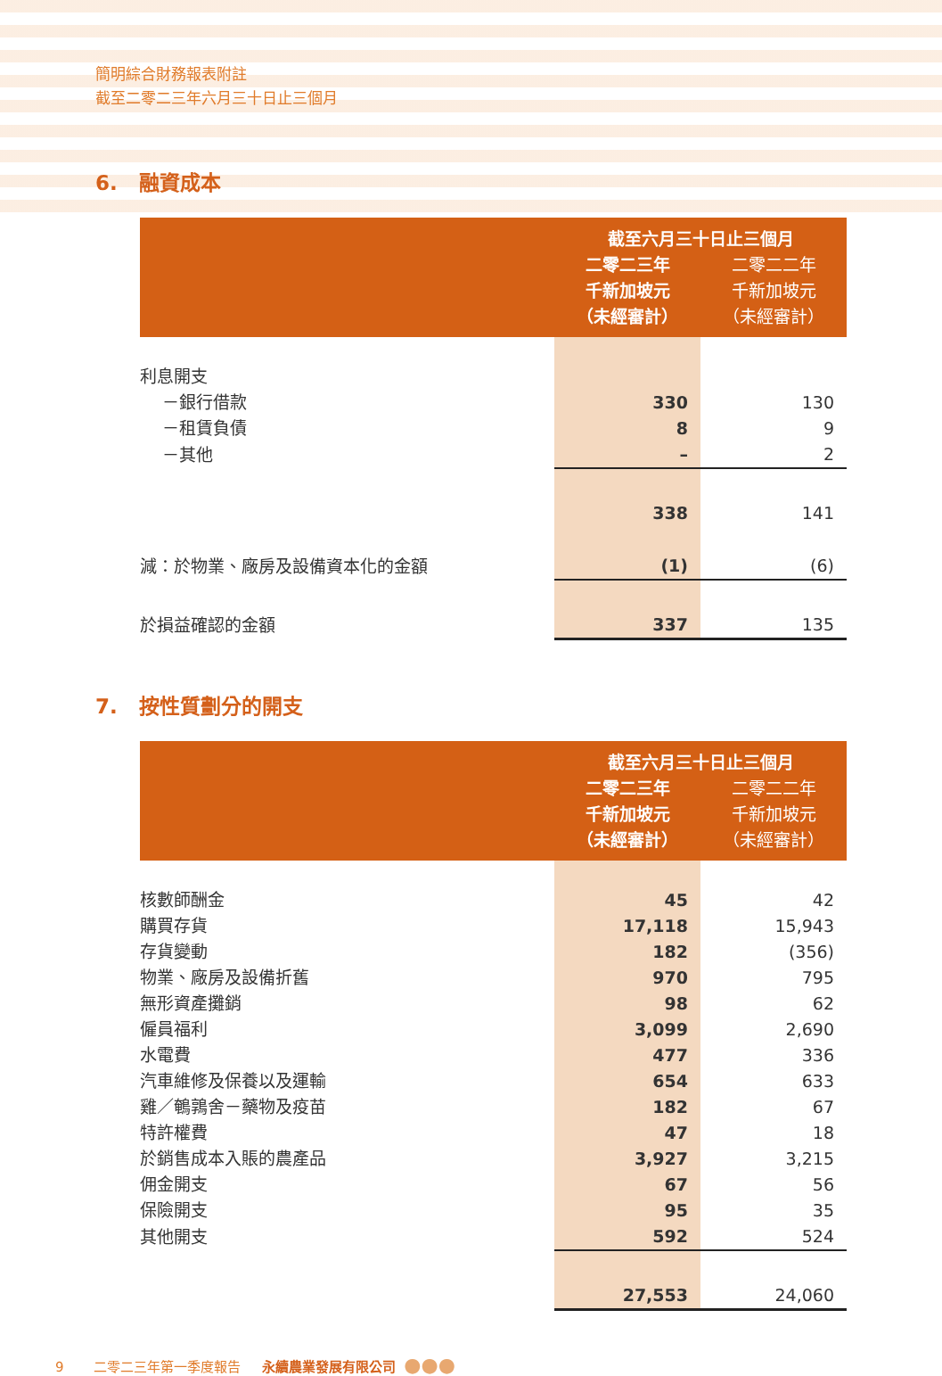簡明綜合財務報表附註
截至二零二三年六月三十日止三個月
6. 融資成本
| | 截至六月三十日止三個月 | |
| --- | --- | --- |
| | 二零二三年 千新加坡元 （未經審計） | 二零二二年 千新加坡元 （未經審計） |
| 利息開支 | | |
| －銀行借款 | 330 | 130 |
| －租賃負債 | 8 | 9 |
| －其他 | – | 2 |
| | 338 | 141 |
| 減：於物業、廠房及設備資本化的金額 | (1) | (6) |
| 於損益確認的金額 | 337 | 135 |
7. 按性質劃分的開支
| | 截至六月三十日止三個月 | |
| --- | --- | --- |
| | 二零二三年 千新加坡元 （未經審計） | 二零二二年 千新加坡元 （未經審計） |
| 核數師酬金 | 45 | 42 |
| 購買存貨 | 17,118 | 15,943 |
| 存貨變動 | 182 | (356) |
| 物業、廠房及設備折舊 | 970 | 795 |
| 無形資產攤銷 | 98 | 62 |
| 僱員福利 | 3,099 | 2,690 |
| 水電費 | 477 | 336 |
| 汽車維修及保養以及運輸 | 654 | 633 |
| 雞／鵪鶉舍－藥物及疫苗 | 182 | 67 |
| 特許權費 | 47 | 18 |
| 於銷售成本入賬的農產品 | 3,927 | 3,215 |
| 佣金開支 | 67 | 56 |
| 保險開支 | 95 | 35 |
| 其他開支 | 592 | 524 |
| | 27,553 | 24,060 |
9 二零二三年第一季度報告 永續農業發展有限公司 ●●●